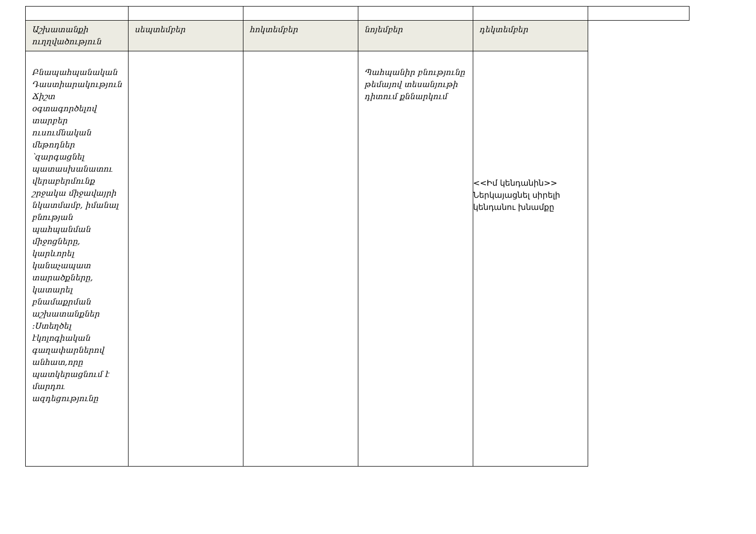| Աշխատանքի ուղղվածություն | սեպտեմբեր | հոկտեմբեր | նոյեմբեր | դեկտեմբեր | |
| Բնապահպանական Դաստիարակություն Ճիշտ օգտագործելով տարբեր ուսումնական մեթոդներ ՝զարգացնել պատասխանատու վերաբերմունք շրջակա միջավայրի նկատմամբ, իմանալ բնության պահպանման միջոցները, կարևորել կանաչապատ տարածքները, կատարել բնամաքրման աշխատանքներ :Ստեղծել էկոլոգիական գաղափարներով անհատ,որը պատկերացնում է մարդու ազդեցությունը | | | Պահպանիր բնությունը թեմայով տեսանյութի դիտում քննարկում | <<Իմ կենդանին>> Ներկայացնել սիրելի կենդանու խնամքը | |